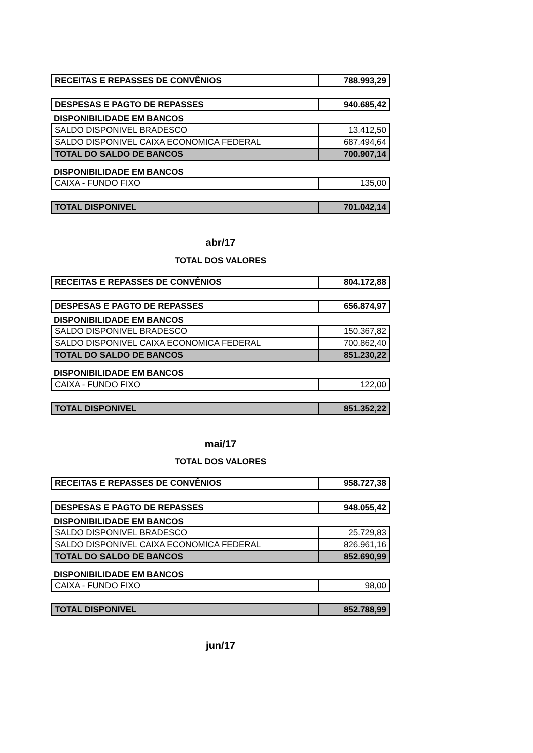| RECEITAS E REPASSES DE CONVÊNIOS | 788.993,29 |
| DESPESAS E PAGTO DE REPASSES | 940.685,42 |
DISPONIBILIDADE EM BANCOS
| SALDO DISPONIVEL BRADESCO | 13.412,50 |
| SALDO DISPONIVEL CAIXA ECONOMICA FEDERAL | 687.494,64 |
| TOTAL DO SALDO DE BANCOS | 700.907,14 |
DISPONIBILIDADE EM BANCOS
| CAIXA - FUNDO FIXO | 135,00 |
| TOTAL DISPONIVEL | 701.042,14 |
abr/17
TOTAL DOS VALORES
| RECEITAS E REPASSES DE CONVÊNIOS | 804.172,88 |
| DESPESAS E PAGTO DE REPASSES | 656.874,97 |
DISPONIBILIDADE EM BANCOS
| SALDO DISPONIVEL BRADESCO | 150.367,82 |
| SALDO DISPONIVEL CAIXA ECONOMICA FEDERAL | 700.862,40 |
| TOTAL DO SALDO DE BANCOS | 851.230,22 |
DISPONIBILIDADE EM BANCOS
| CAIXA - FUNDO FIXO | 122,00 |
| TOTAL DISPONIVEL | 851.352,22 |
mai/17
TOTAL DOS VALORES
| RECEITAS E REPASSES DE CONVÊNIOS | 958.727,38 |
| DESPESAS E PAGTO DE REPASSES | 948.055,42 |
DISPONIBILIDADE EM BANCOS
| SALDO DISPONIVEL BRADESCO | 25.729,83 |
| SALDO DISPONIVEL CAIXA ECONOMICA FEDERAL | 826.961,16 |
| TOTAL DO SALDO DE BANCOS | 852.690,99 |
DISPONIBILIDADE EM BANCOS
| CAIXA - FUNDO FIXO | 98,00 |
| TOTAL DISPONIVEL | 852.788,99 |
jun/17